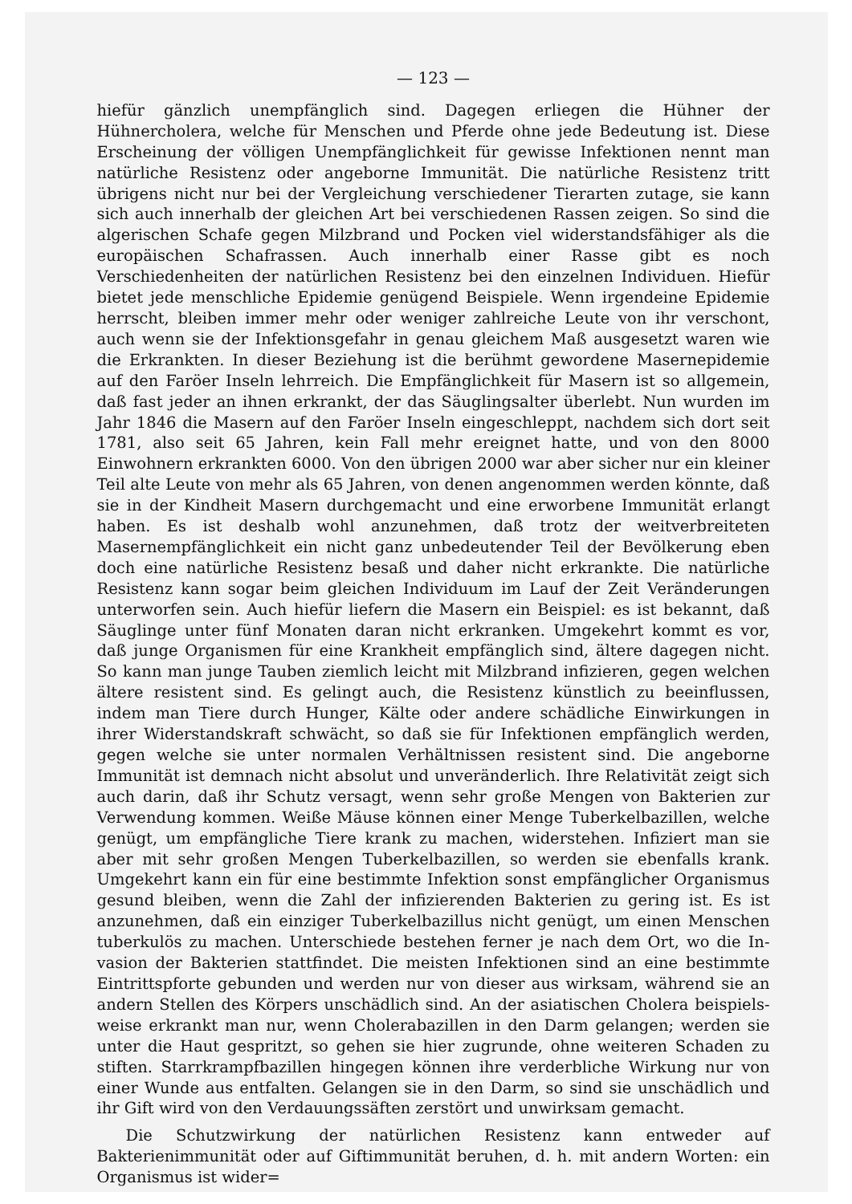— 123 —
hiefür gänzlich unempfänglich sind. Dagegen erliegen die Hühner der Hühnercholera, welche für Menschen und Pferde ohne jede Bedeutung ist. Diese Erscheinung der völligen Unempfänglichkeit für gewisse Infektionen nennt man natürliche Resistenz oder angeborne Immunität. Die natürliche Resistenz tritt übrigens nicht nur bei der Vergleichung verschiedener Tierarten zutage, sie kann sich auch innerhalb der gleichen Art bei verschiedenen Rassen zeigen. So sind die algerischen Schafe gegen Milzbrand und Pocken viel widerstandsfähiger als die europäischen Schafrassen. Auch innerhalb einer Rasse gibt es noch Verschiedenheiten der natürlichen Resistenz bei den einzelnen Individuen. Hiefür bietet jede menschliche Epidemie genügend Beispiele. Wenn irgendeine Epidemie herrscht, bleiben immer mehr oder weniger zahlreiche Leute von ihr verschont, auch wenn sie der Infektionsgefahr in genau gleichem Maß ausgesetzt waren wie die Erkrankten. In dieser Beziehung ist die berühmt gewordene Masernepidemie auf den Faröer Inseln lehrreich. Die Empfänglich­keit für Masern ist so allgemein, daß fast jeder an ihnen erkrankt, der das Säug­lingsalter überlebt. Nun wurden im Jahr 1846 die Masern auf den Faröer Inseln eingeschleppt, nachdem sich dort seit 1781, also seit 65 Jahren, kein Fall mehr er­eignet hatte, und von den 8000 Einwohnern erkrankten 6000. Von den übrigen 2000 war aber sicher nur ein kleiner Teil alte Leute von mehr als 65 Jahren, von denen angenommen werden könnte, daß sie in der Kindheit Masern durchgemacht und eine erworbene Immunität erlangt haben. Es ist deshalb wohl anzunehmen, daß trotz der weitverbreiteten Masernempfänglichkeit ein nicht ganz unbedeutender Teil der Bevölkerung eben doch eine natürliche Resistenz besaß und daher nicht erkrankte. Die natürliche Resistenz kann sogar beim gleichen Individuum im Lauf der Zeit Veränderungen unterworfen sein. Auch hiefür liefern die Masern ein Beispiel: es ist bekannt, daß Säuglinge unter fünf Monaten daran nicht erkranken. Umgekehrt kommt es vor, daß junge Organismen für eine Krankheit empfänglich sind, ältere dagegen nicht. So kann man junge Tauben ziemlich leicht mit Milz­brand infizieren, gegen welchen ältere resistent sind. Es gelingt auch, die Resistenz künstlich zu beeinflussen, indem man Tiere durch Hunger, Kälte oder andere schädliche Einwirkungen in ihrer Widerstandskraft schwächt, so daß sie für Infektionen emp­fänglich werden, gegen welche sie unter normalen Verhältnissen resistent sind. Die angeborne Immunität ist demnach nicht absolut und unveränderlich. Ihre Relativität zeigt sich auch darin, daß ihr Schutz versagt, wenn sehr große Mengen von Bak­terien zur Verwendung kommen. Weiße Mäuse können einer Menge Tuberkelbazillen, welche genügt, um empfängliche Tiere krank zu machen, widerstehen. Infiziert man sie aber mit sehr großen Mengen Tuberkelbazillen, so werden sie ebenfalls krank. Umgekehrt kann ein für eine bestimmte Infektion sonst empfänglicher Organismus gesund bleiben, wenn die Zahl der infizierenden Bakterien zu gering ist. Es ist anzunehmen, daß ein einziger Tuberkelbazillus nicht genügt, um einen Menschen tuberkulös zu machen. Unterschiede bestehen ferner je nach dem Ort, wo die In­vasion der Bakterien stattfindet. Die meisten Infektionen sind an eine bestimmte Eintrittspforte gebunden und werden nur von dieser aus wirksam, während sie an andern Stellen des Körpers unschädlich sind. An der asiatischen Cholera beispiels­weise erkrankt man nur, wenn Cholerabazillen in den Darm gelangen; werden sie unter die Haut gespritzt, so gehen sie hier zugrunde, ohne weiteren Schaden zu stiften. Starrkrampfbazillen hingegen können ihre verderbliche Wirkung nur von einer Wunde aus entfalten. Gelangen sie in den Darm, so sind sie unschädlich und ihr Gift wird von den Verdauungssäften zerstört und unwirksam gemacht.
Die Schutzwirkung der natürlichen Resistenz kann entweder auf Bakterienimmunität oder auf Giftimmunität beruhen, d. h. mit andern Worten: ein Organismus ist wider=